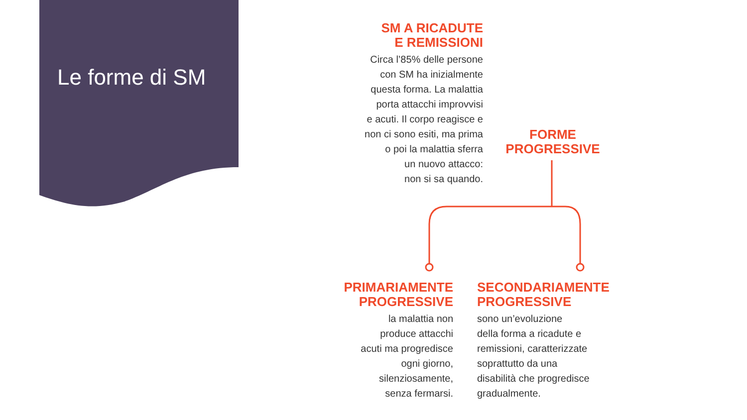Le forme di SM
SM A RICADUTE
E REMISSIONI
Circa l’85% delle persone
con SM ha inizialmente
questa forma. La malattia
porta attacchi improvvisi
e acuti. Il corpo reagisce e
non ci sono esiti, ma prima
o poi la malattia sferra
un nuovo attacco:
non si sa quando.
FORME
PROGRESSIVE
PRIMARIAMENTE
PROGRESSIVE
la malattia non
produce attacchi
acuti ma progredisce
ogni giorno,
silenziosamente,
senza fermarsi.
SECONDARIAMENTE
PROGRESSIVE
sono un’evoluzione
della forma a ricadute e
remissioni, caratterizzate
soprattutto da una
disabilità che progredisce
gradualmente.